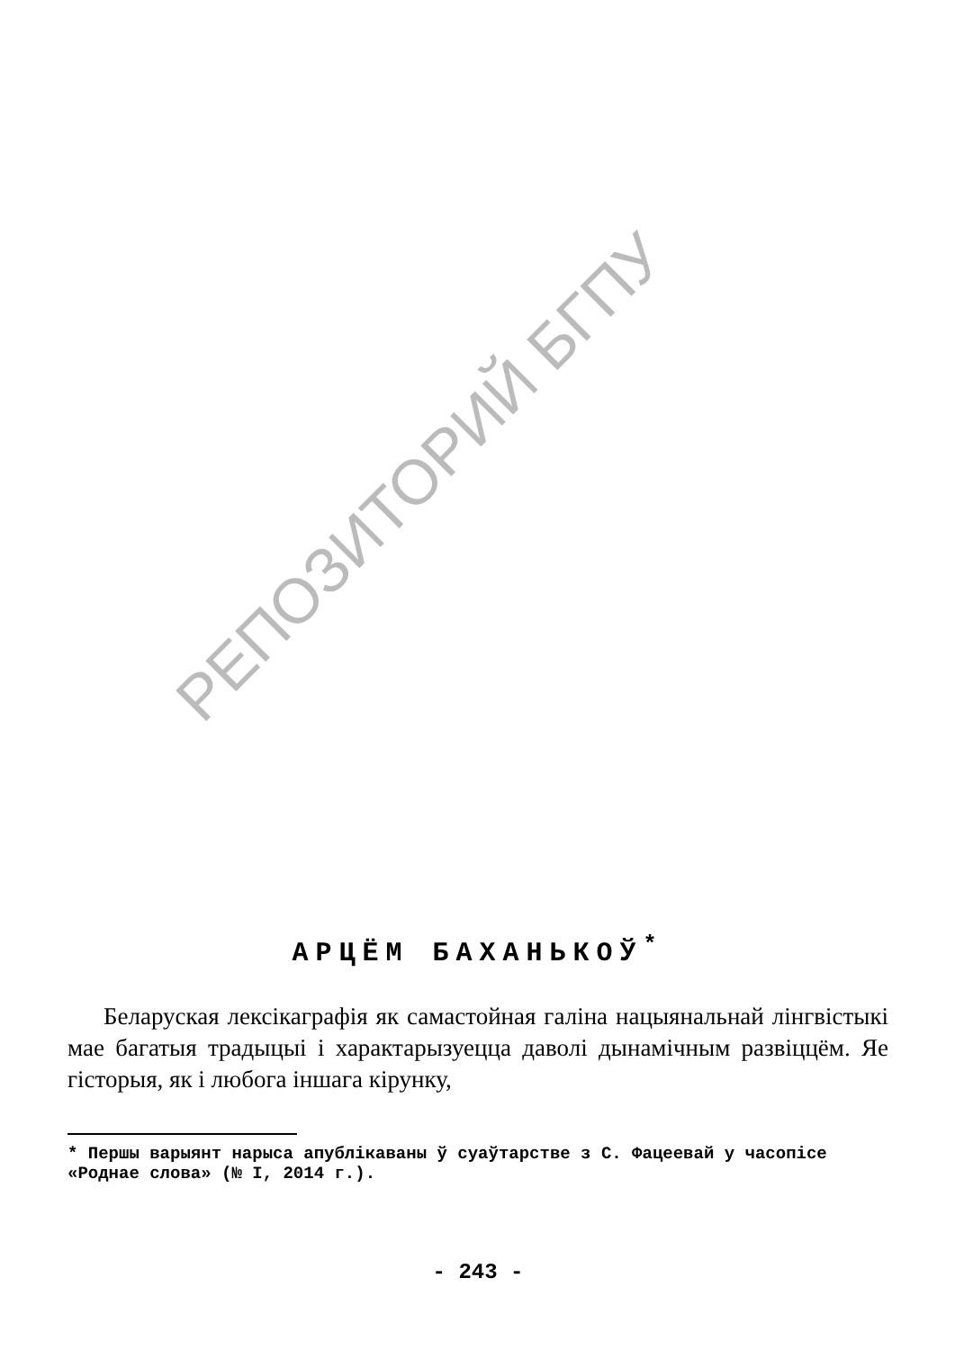РЕПОЗИТОРИЙ БГПУ
АРЦЁМ БАХАНЬКОЎ<sup>*</sup>
Беларуская лексікаграфія як самастойная галіна нацыянальнай лінгвістыкі мае багатыя традыцыі і характарызуецца даволі дынамічным развіццём. Яе гісторыя, як і любога іншага кірунку,
* Першы варыянт нарыса апублікаваны ў суаўтарстве з С. Фацеевай у часопісе «Роднае слова» (№ I, 2014 г.).
- 243 -